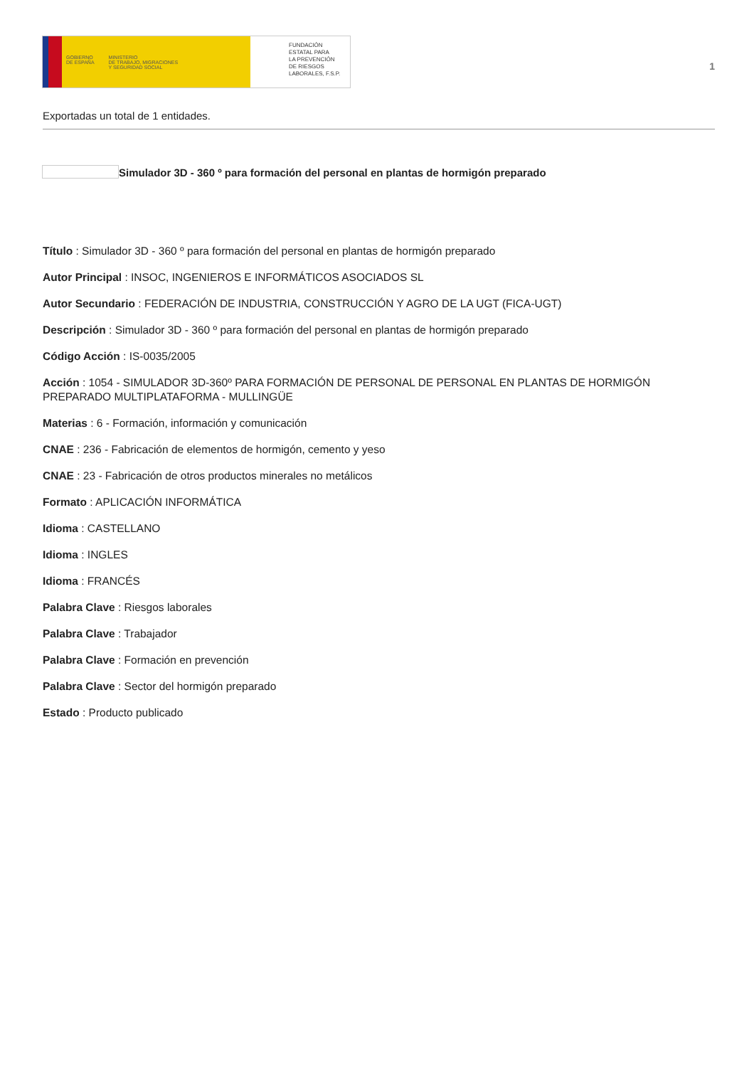GOBIERNO
DE ESPAÑA MINISTERIO
DE TRABAJO, MIGRACIONES
Y SEGURIDAD SOCIAL
FUNDACIÓN
ESTATAL PARA
LA PREVENCIÓN
DE RIESGOS
LABORALES, F.S.P.
1
Exportadas un total de 1 entidades.
Simulador 3D - 360 º para formación del personal en plantas de hormigón preparado
Título : Simulador 3D - 360 º para formación del personal en plantas de hormigón preparado
Autor Principal : INSOC, INGENIEROS E INFORMÁTICOS ASOCIADOS SL
Autor Secundario : FEDERACIÓN DE INDUSTRIA, CONSTRUCCIÓN Y AGRO DE LA UGT (FICA-UGT)
Descripción : Simulador 3D - 360 º para formación del personal en plantas de hormigón preparado
Código Acción : IS-0035/2005
Acción : 1054 - SIMULADOR 3D-360º PARA FORMACIÓN DE PERSONAL DE PERSONAL EN PLANTAS DE HORMIGÓN PREPARADO MULTIPLATAFORMA - MULLINGÜE
Materias : 6 - Formación, información y comunicación
CNAE : 236 - Fabricación de elementos de hormigón, cemento y yeso
CNAE : 23 - Fabricación de otros productos minerales no metálicos
Formato : APLICACIÓN INFORMÁTICA
Idioma : CASTELLANO
Idioma : INGLES
Idioma : FRANCÉS
Palabra Clave : Riesgos laborales
Palabra Clave : Trabajador
Palabra Clave : Formación en prevención
Palabra Clave : Sector del hormigón preparado
Estado : Producto publicado